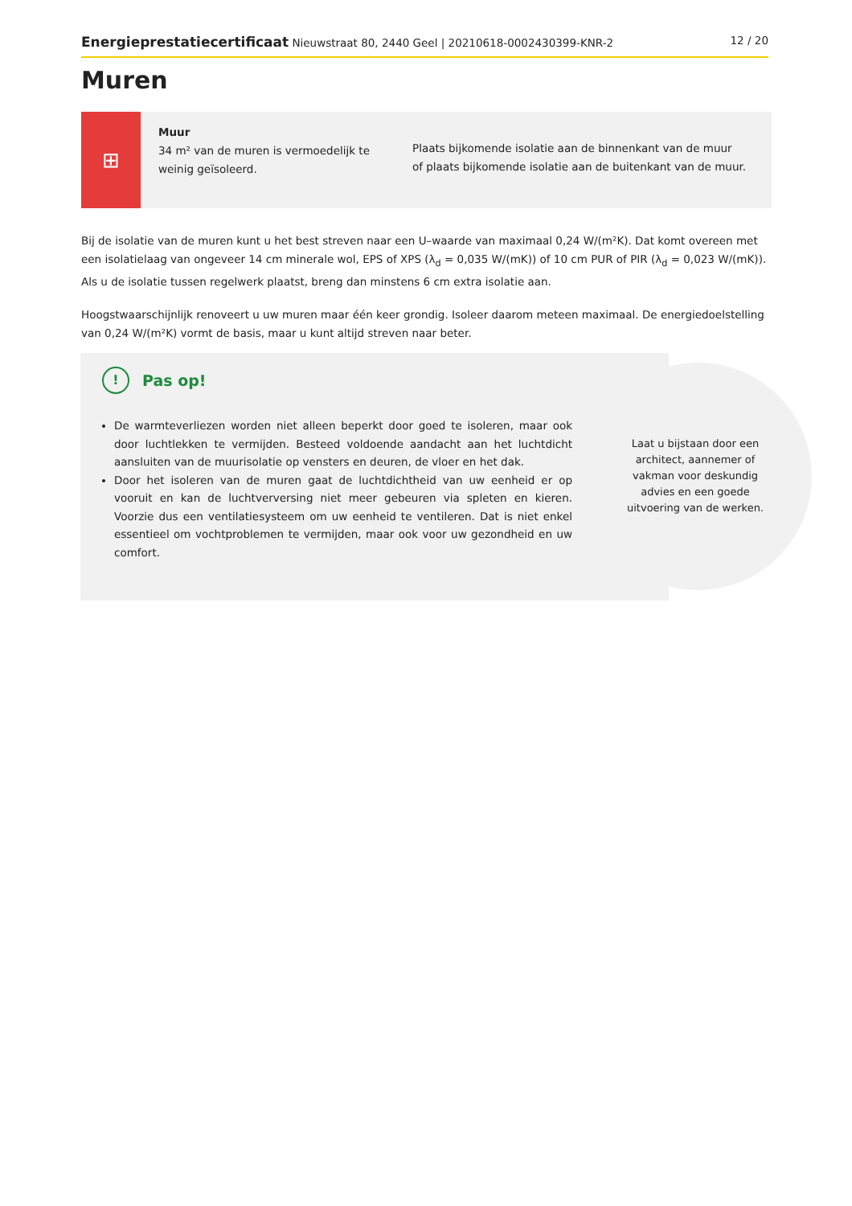Energieprestatiecertificaat Nieuwstraat 80, 2440 Geel | 20210618-0002430399-KNR-2 12 / 20
Muren
⊞
Muur
34 m² van de muren is vermoedelijk te weinig geïsoleerd.
Plaats bijkomende isolatie aan de binnenkant van de muur
of plaats bijkomende isolatie aan de buitenkant van de muur.
Bij de isolatie van de muren kunt u het best streven naar een U–waarde van maximaal 0,24 W/(m²K). Dat komt overeen met een isolatielaag van ongeveer 14 cm minerale wol, EPS of XPS (λ<sub>d</sub> = 0,035 W/(mK)) of 10 cm PUR of PIR (λ<sub>d</sub> = 0,023 W/(mK)). Als u de isolatie tussen regelwerk plaatst, breng dan minstens 6 cm extra isolatie aan.
Hoogstwaarschijnlijk renoveert u uw muren maar één keer grondig. Isoleer daarom meteen maximaal. De energiedoelstelling van 0,24 W/(m²K) vormt de basis, maar u kunt altijd streven naar beter.
!
Pas op!
De warmteverliezen worden niet alleen beperkt door goed te isoleren, maar ook door luchtlekken te vermijden. Besteed voldoende aandacht aan het luchtdicht aansluiten van de muurisolatie op vensters en deuren, de vloer en het dak.
Door het isoleren van de muren gaat de luchtdichtheid van uw eenheid er op vooruit en kan de luchtverversing niet meer gebeuren via spleten en kieren. Voorzie dus een ventilatiesysteem om uw eenheid te ventileren. Dat is niet enkel essentieel om vochtproblemen te vermijden, maar ook voor uw gezondheid en uw comfort.
Laat u bijstaan door een architect, aannemer of vakman voor deskundig advies en een goede uitvoering van de werken.